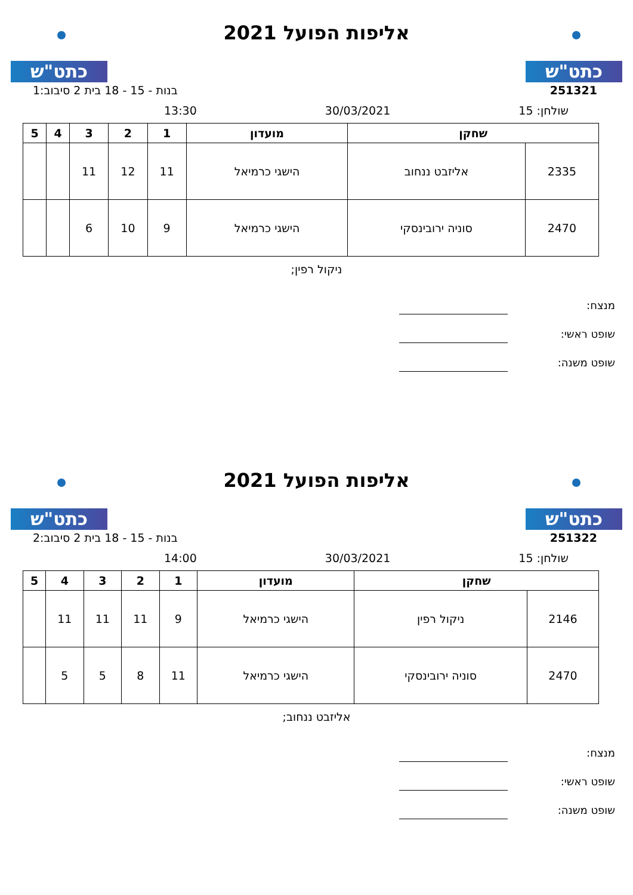כתט"ש
אליפות הפועל 2021
כתט"ש
251321 בנות - 15 - 18 בית 2 סיבוב:1
שולחן: 15 30/03/2021 13:30
| שחקן | | מועדון | 1 | 2 | 3 | 4 | 5 |
| --- | --- | --- | --- | --- | --- | --- | --- |
| 2335 | אליזבט ננחוב | הישגי כרמיאל | 11 | 12 | 11 | | |
| 2470 | סוניה ירובינסקי | הישגי כרמיאל | 9 | 10 | 6 | | |
ניקול רפין;
מנצח:
שופט ראשי:
שופט משנה:
כתט"ש
אליפות הפועל 2021
כתט"ש
251322 בנות - 15 - 18 בית 2 סיבוב:2
שולחן: 15 30/03/2021 14:00
| שחקן | | מועדון | 1 | 2 | 3 | 4 | 5 |
| --- | --- | --- | --- | --- | --- | --- | --- |
| 2146 | ניקול רפין | הישגי כרמיאל | 9 | 11 | 11 | 11 | |
| 2470 | סוניה ירובינסקי | הישגי כרמיאל | 11 | 8 | 5 | 5 | |
אליזבט ננחוב;
מנצח:
שופט ראשי:
שופט משנה: